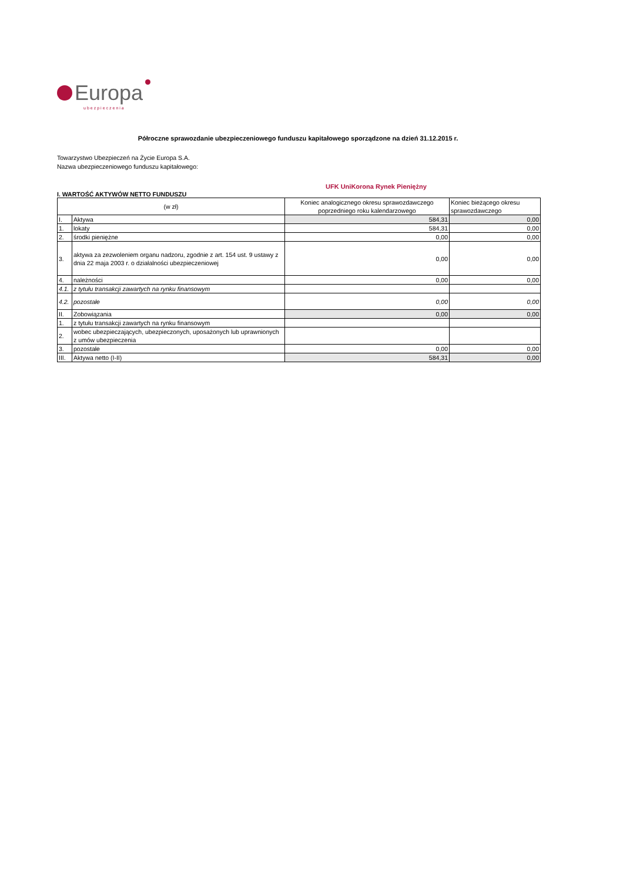Europa
ubezpieczenia
Półroczne sprawozdanie ubezpieczeniowego funduszu kapitałowego sporządzone na dzień 31.12.2015 r.
Towarzystwo Ubezpieczeń na Życie Europa S.A.
Nazwa ubezpieczeniowego funduszu kapitałowego:
UFK UniKorona Rynek Pieniężny
I. WARTOŚĆ AKTYWÓW NETTO FUNDUSZU
| (w zł) | | Koniec analogicznego okresu sprawozdawczego poprzedniego roku kalendarzowego | Koniec bieżącego okresu sprawozdawczego |
| --- | --- | --- | --- |
| I. | Aktywa | 584,31 | 0,00 |
| 1. | lokaty | 584,31 | 0,00 |
| 2. | środki pieniężne | 0,00 | 0,00 |
| 3. | aktywa za zezwoleniem organu nadzoru, zgodnie z art. 154 ust. 9 ustawy z dnia 22 maja 2003 r. o działalności ubezpieczeniowej | 0,00 | 0,00 |
| 4. | należności | 0,00 | 0,00 |
| 4.1. | z tytułu transakcji zawartych na rynku finansowym | | |
| 4.2. | pozostałe | 0,00 | 0,00 |
| II. | Zobowiązania | 0,00 | 0,00 |
| 1. | z tytułu transakcji zawartych na rynku finansowym | | |
| 2. | wobec ubezpieczających, ubezpieczonych, uposażonych lub uprawnionych z umów ubezpieczenia | | |
| 3. | pozostałe | 0,00 | 0,00 |
| III. | Aktywa netto (I-II) | 584,31 | 0,00 |